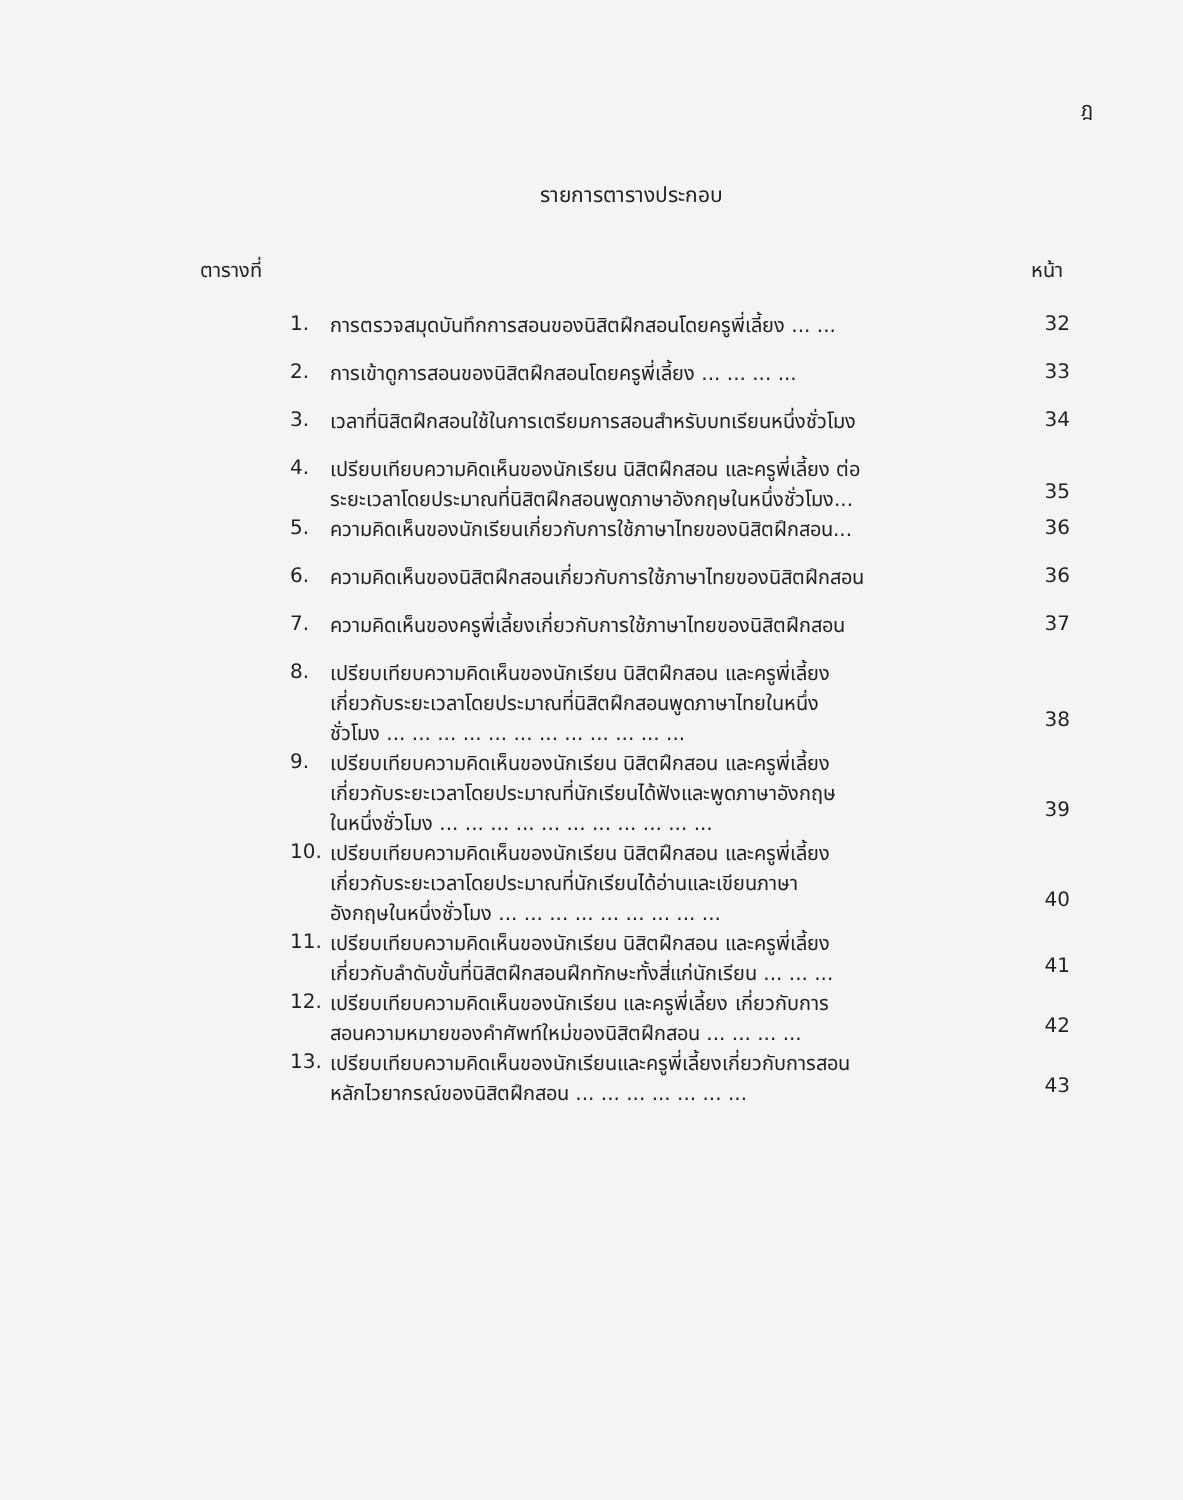ฎ
รายการตารางประกอบ
ตารางที่ หน้า
| 1. | การตรวจสมุดบันทึกการสอนของนิสิตฝึกสอนโดยครูพี่เลี้ยง ... ... | 32 |
| 2. | การเข้าดูการสอนของนิสิตฝึกสอนโดยครูพี่เลี้ยง ... ... ... ... | 33 |
| 3. | เวลาที่นิสิตฝึกสอนใช้ในการเตรียมการสอนสำหรับบทเรียนหนึ่งชั่วโมง | 34 |
| 4. | เปรียบเทียบความคิดเห็นของนักเรียน นิสิตฝึกสอน และครูพี่เลี้ยง ต่อ ระยะเวลาโดยประมาณที่นิสิตฝึกสอนพูดภาษาอังกฤษในหนึ่งชั่วโมง... | 35 |
| 5. | ความคิดเห็นของนักเรียนเกี่ยวกับการใช้ภาษาไทยของนิสิตฝึกสอน... | 36 |
| 6. | ความคิดเห็นของนิสิตฝึกสอนเกี่ยวกับการใช้ภาษาไทยของนิสิตฝึกสอน | 36 |
| 7. | ความคิดเห็นของครูพี่เลี้ยงเกี่ยวกับการใช้ภาษาไทยของนิสิตฝึกสอน | 37 |
| 8. | เปรียบเทียบความคิดเห็นของนักเรียน นิสิตฝึกสอน และครูพี่เลี้ยง เกี่ยวกับระยะเวลาโดยประมาณที่นิสิตฝึกสอนพูดภาษาไทยในหนึ่ง ชั่วโมง ... ... ... ... ... ... ... ... ... ... ... ... | 38 |
| 9. | เปรียบเทียบความคิดเห็นของนักเรียน นิสิตฝึกสอน และครูพี่เลี้ยง เกี่ยวกับระยะเวลาโดยประมาณที่นักเรียนได้ฟังและพูดภาษาอังกฤษ ในหนึ่งชั่วโมง ... ... ... ... ... ... ... ... ... ... ... | 39 |
| 10. | เปรียบเทียบความคิดเห็นของนักเรียน นิสิตฝึกสอน และครูพี่เลี้ยง เกี่ยวกับระยะเวลาโดยประมาณที่นักเรียนได้อ่านและเขียนภาษา อังกฤษในหนึ่งชั่วโมง ... ... ... ... ... ... ... ... ... | 40 |
| 11. | เปรียบเทียบความคิดเห็นของนักเรียน นิสิตฝึกสอน และครูพี่เลี้ยง เกี่ยวกับลำดับขั้นที่นิสิตฝึกสอนฝึกทักษะทั้งสี่แก่นักเรียน ... ... ... | 41 |
| 12. | เปรียบเทียบความคิดเห็นของนักเรียน และครูพี่เลี้ยง เกี่ยวกับการ สอนความหมายของคำศัพท์ใหม่ของนิสิตฝึกสอน ... ... ... ... | 42 |
| 13. | เปรียบเทียบความคิดเห็นของนักเรียนและครูพี่เลี้ยงเกี่ยวกับการสอน หลักไวยากรณ์ของนิสิตฝึกสอน ... ... ... ... ... ... ... | 43 |